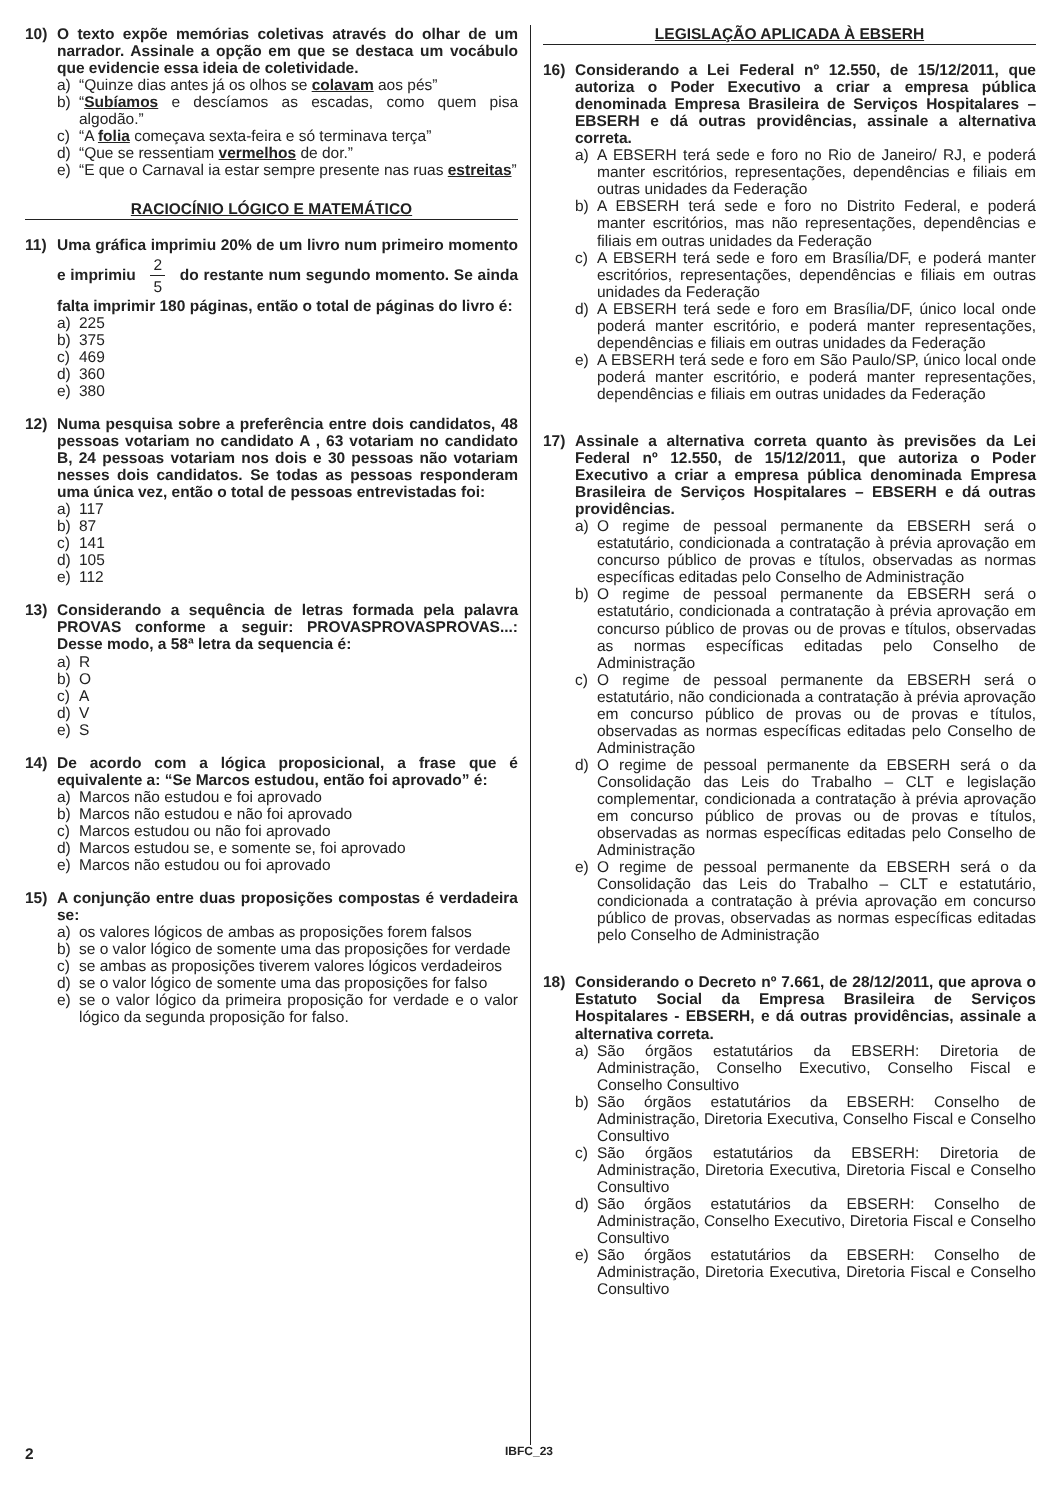10) O texto expõe memórias coletivas através do olhar de um narrador. Assinale a opção em que se destaca um vocábulo que evidencie essa ideia de coletividade.
a) “Quinze dias antes já os olhos se colavam aos pés”
b) “Subíamos e descíamos as escadas, como quem pisa algodão.”
c) “A folia começava sexta-feira e só terminava terça”
d) “Que se ressentiam vermelhos de dor.”
e) “E que o Carnaval ia estar sempre presente nas ruas estreitas”
RACIOCÍNIO LÓGICO E MATEMÁTICO
11) Uma gráfica imprimiu 20% de um livro num primeiro momento e imprimiu 2 5 do restante num segundo momento. Se ainda falta imprimir 180 páginas, então o total de páginas do livro é:
a) 225
b) 375
c) 469
d) 360
e) 380
12) Numa pesquisa sobre a preferência entre dois candidatos, 48 pessoas votariam no candidato A , 63 votariam no candidato B, 24 pessoas votariam nos dois e 30 pessoas não votariam nesses dois candidatos. Se todas as pessoas responderam uma única vez, então o total de pessoas entrevistadas foi:
a) 117
b) 87
c) 141
d) 105
e) 112
13) Considerando a sequência de letras formada pela palavra PROVAS conforme a seguir: PROVASPROVASPROVAS...: Desse modo, a 58ª letra da sequencia é:
a) R
b) O
c) A
d) V
e) S
14) De acordo com a lógica proposicional, a frase que é equivalente a: “Se Marcos estudou, então foi aprovado” é:
a) Marcos não estudou e foi aprovado
b) Marcos não estudou e não foi aprovado
c) Marcos estudou ou não foi aprovado
d) Marcos estudou se, e somente se, foi aprovado
e) Marcos não estudou ou foi aprovado
15) A conjunção entre duas proposições compostas é verdadeira se:
a) os valores lógicos de ambas as proposições forem falsos
b) se o valor lógico de somente uma das proposições for verdade
c) se ambas as proposições tiverem valores lógicos verdadeiros
d) se o valor lógico de somente uma das proposições for falso
e) se o valor lógico da primeira proposição for verdade e o valor lógico da segunda proposição for falso.
LEGISLAÇÃO APLICADA À EBSERH
16) Considerando a Lei Federal nº 12.550, de 15/12/2011, que autoriza o Poder Executivo a criar a empresa pública denominada Empresa Brasileira de Serviços Hospitalares – EBSERH e dá outras providências, assinale a alternativa correta.
a) A EBSERH terá sede e foro no Rio de Janeiro/ RJ, e poderá manter escritórios, representações, dependências e filiais em outras unidades da Federação
b) A EBSERH terá sede e foro no Distrito Federal, e poderá manter escritórios, mas não representações, dependências e filiais em outras unidades da Federação
c) A EBSERH terá sede e foro em Brasília/DF, e poderá manter escritórios, representações, dependências e filiais em outras unidades da Federação
d) A EBSERH terá sede e foro em Brasília/DF, único local onde poderá manter escritório, e poderá manter representações, dependências e filiais em outras unidades da Federação
e) A EBSERH terá sede e foro em São Paulo/SP, único local onde poderá manter escritório, e poderá manter representações, dependências e filiais em outras unidades da Federação
17) Assinale a alternativa correta quanto às previsões da Lei Federal nº 12.550, de 15/12/2011, que autoriza o Poder Executivo a criar a empresa pública denominada Empresa Brasileira de Serviços Hospitalares – EBSERH e dá outras providências.
a) O regime de pessoal permanente da EBSERH será o estatutário, condicionada a contratação à prévia aprovação em concurso público de provas e títulos, observadas as normas específicas editadas pelo Conselho de Administração
b) O regime de pessoal permanente da EBSERH será o estatutário, condicionada a contratação à prévia aprovação em concurso público de provas ou de provas e títulos, observadas as normas específicas editadas pelo Conselho de Administração
c) O regime de pessoal permanente da EBSERH será o estatutário, não condicionada a contratação à prévia aprovação em concurso público de provas ou de provas e títulos, observadas as normas específicas editadas pelo Conselho de Administração
d) O regime de pessoal permanente da EBSERH será o da Consolidação das Leis do Trabalho – CLT e legislação complementar, condicionada a contratação à prévia aprovação em concurso público de provas ou de provas e títulos, observadas as normas específicas editadas pelo Conselho de Administração
e) O regime de pessoal permanente da EBSERH será o da Consolidação das Leis do Trabalho – CLT e estatutário, condicionada a contratação à prévia aprovação em concurso público de provas, observadas as normas específicas editadas pelo Conselho de Administração
18) Considerando o Decreto nº 7.661, de 28/12/2011, que aprova o Estatuto Social da Empresa Brasileira de Serviços Hospitalares - EBSERH, e dá outras providências, assinale a alternativa correta.
a) São órgãos estatutários da EBSERH: Diretoria de Administração, Conselho Executivo, Conselho Fiscal e Conselho Consultivo
b) São órgãos estatutários da EBSERH: Conselho de Administração, Diretoria Executiva, Conselho Fiscal e Conselho Consultivo
c) São órgãos estatutários da EBSERH: Diretoria de Administração, Diretoria Executiva, Diretoria Fiscal e Conselho Consultivo
d) São órgãos estatutários da EBSERH: Conselho de Administração, Conselho Executivo, Diretoria Fiscal e Conselho Consultivo
e) São órgãos estatutários da EBSERH: Conselho de Administração, Diretoria Executiva, Diretoria Fiscal e Conselho Consultivo
2 IBFC_23